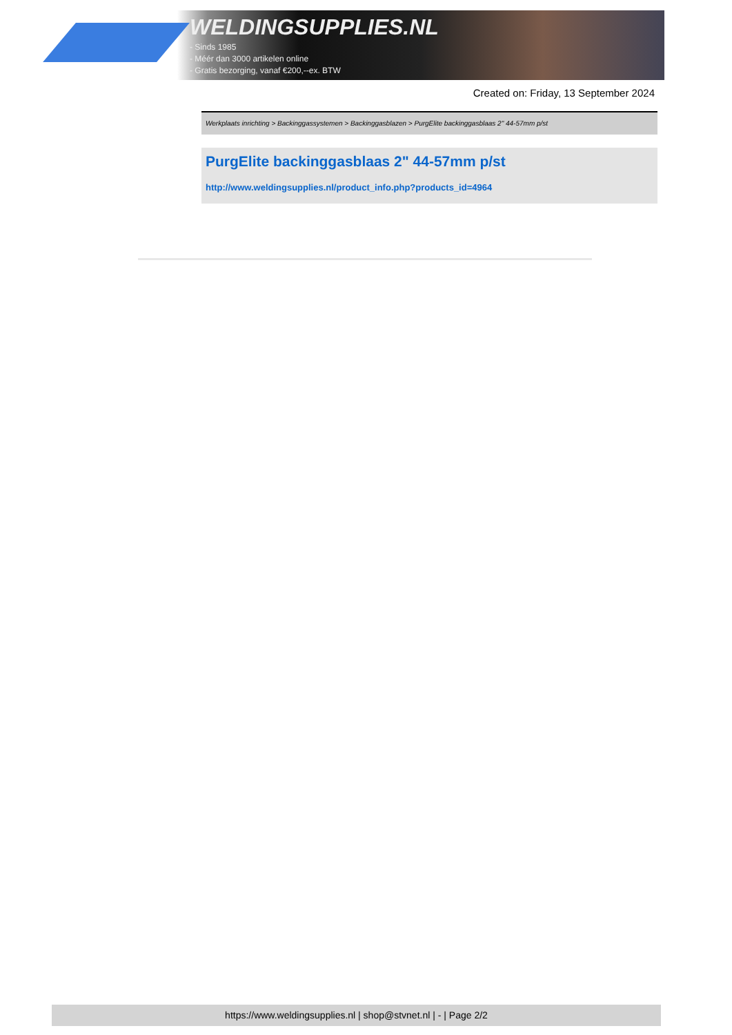WELDINGSUPPLIES.NL
- Sinds 1985
- Méér dan 3000 artikelen online
- Gratis bezorging, vanaf €200,--ex. BTW
Created on: Friday, 13 September 2024
Werkplaats inrichting > Backinggassystemen > Backinggasblazen > PurgElite backinggasblaas 2" 44-57mm p/st
PurgElite backinggasblaas 2" 44-57mm p/st
http://www.weldingsupplies.nl/product_info.php?products_id=4964
https://www.weldingsupplies.nl | shop@stvnet.nl | - | Page 2/2